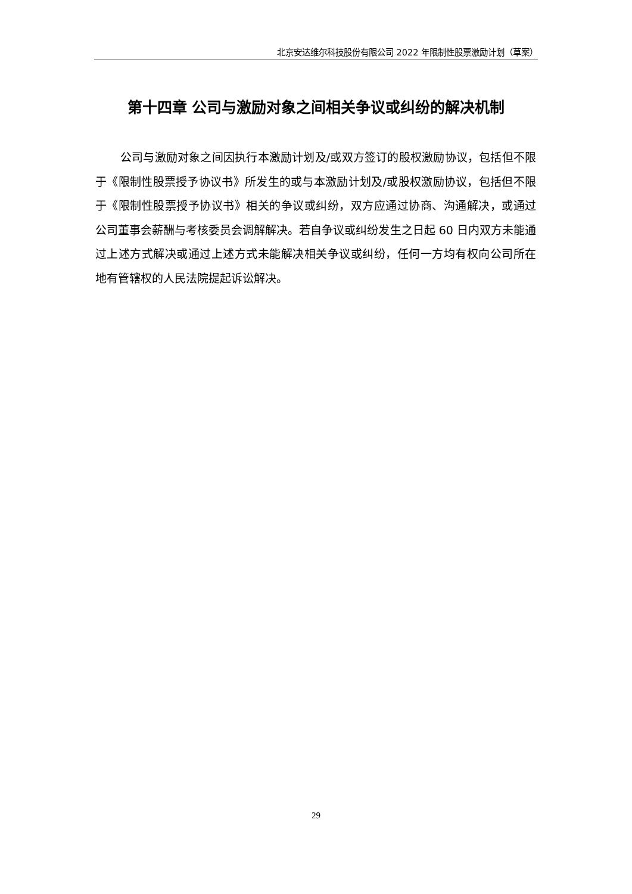北京安达维尔科技股份有限公司 2022 年限制性股票激励计划（草案）
第十四章 公司与激励对象之间相关争议或纠纷的解决机制
公司与激励对象之间因执行本激励计划及/或双方签订的股权激励协议，包括但不限于《限制性股票授予协议书》所发生的或与本激励计划及/或股权激励协议，包括但不限于《限制性股票授予协议书》相关的争议或纠纷，双方应通过协商、沟通解决，或通过公司董事会薪酬与考核委员会调解解决。若自争议或纠纷发生之日起 60 日内双方未能通过上述方式解决或通过上述方式未能解决相关争议或纠纷，任何一方均有权向公司所在地有管辖权的人民法院提起诉讼解决。
29